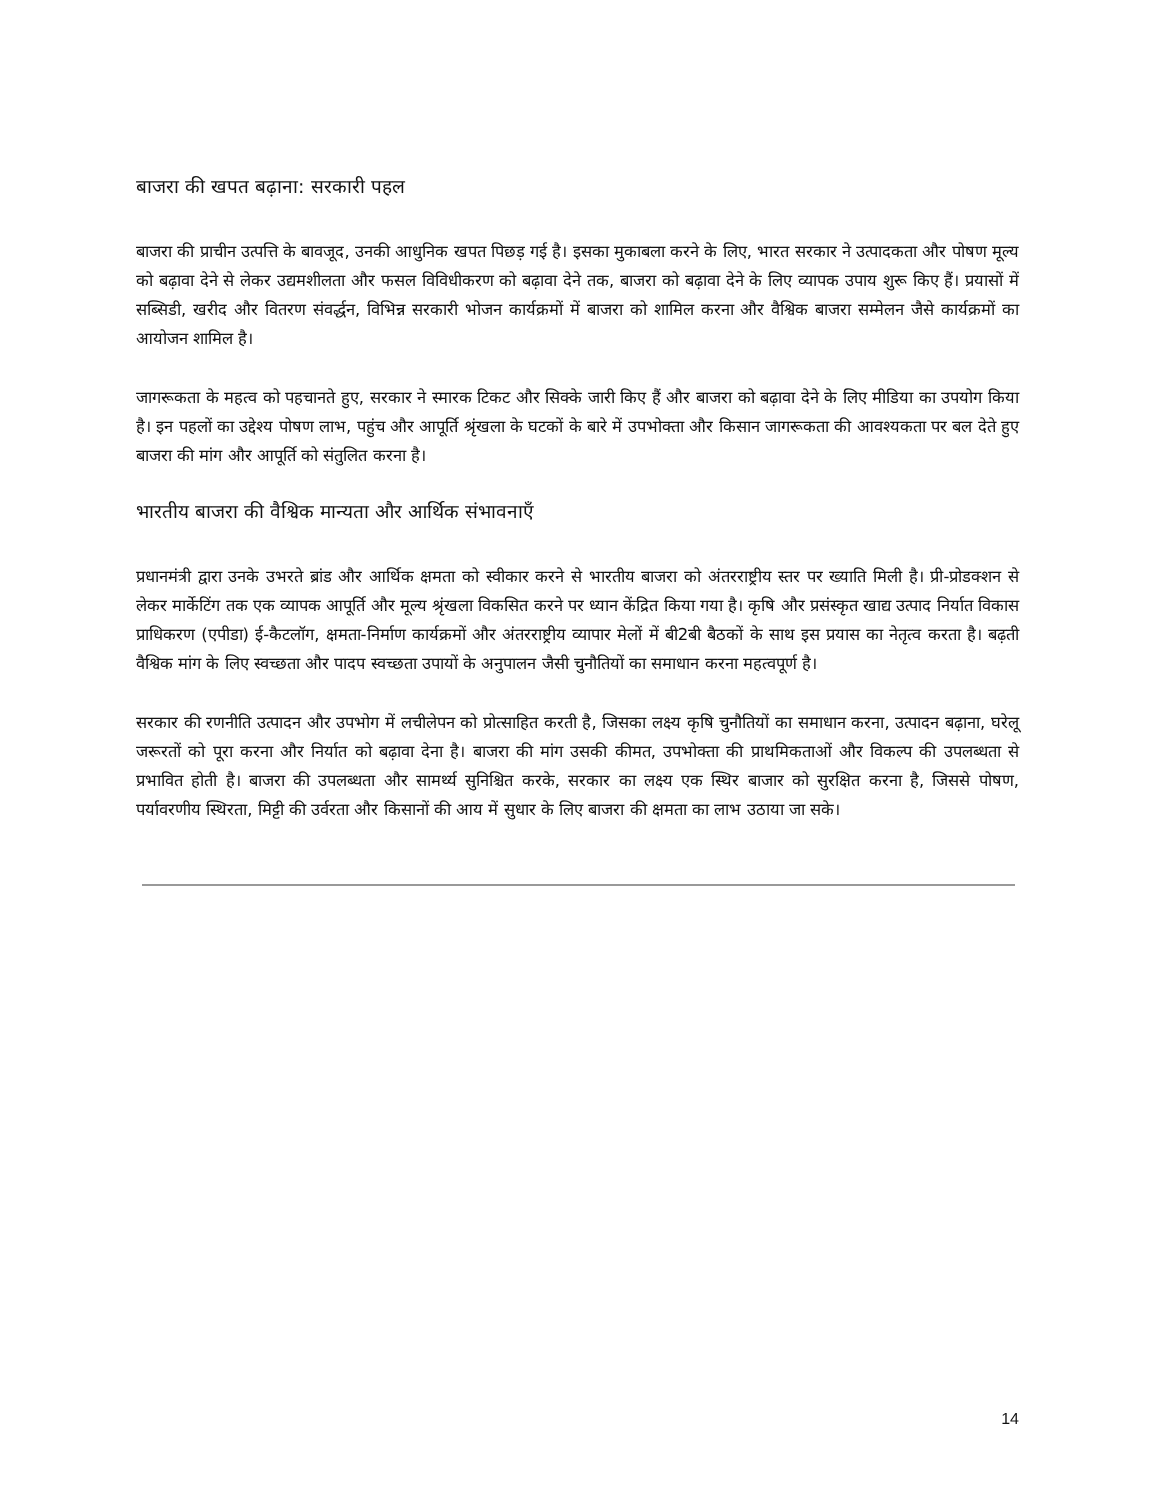बाजरा की खपत बढ़ाना: सरकारी पहल
बाजरा की प्राचीन उत्पत्ति के बावजूद, उनकी आधुनिक खपत पिछड़ गई है। इसका मुकाबला करने के लिए, भारत सरकार ने उत्पादकता और पोषण मूल्य को बढ़ावा देने से लेकर उद्यमशीलता और फसल विविधीकरण को बढ़ावा देने तक, बाजरा को बढ़ावा देने के लिए व्यापक उपाय शुरू किए हैं। प्रयासों में सब्सिडी, खरीद और वितरण संवर्द्धन, विभिन्न सरकारी भोजन कार्यक्रमों में बाजरा को शामिल करना और वैश्विक बाजरा सम्मेलन जैसे कार्यक्रमों का आयोजन शामिल है।
जागरूकता के महत्व को पहचानते हुए, सरकार ने स्मारक टिकट और सिक्के जारी किए हैं और बाजरा को बढ़ावा देने के लिए मीडिया का उपयोग किया है। इन पहलों का उद्देश्य पोषण लाभ, पहुंच और आपूर्ति श्रृंखला के घटकों के बारे में उपभोक्ता और किसान जागरूकता की आवश्यकता पर बल देते हुए बाजरा की मांग और आपूर्ति को संतुलित करना है।
भारतीय बाजरा की वैश्विक मान्यता और आर्थिक संभावनाएँ
प्रधानमंत्री द्वारा उनके उभरते ब्रांड और आर्थिक क्षमता को स्वीकार करने से भारतीय बाजरा को अंतरराष्ट्रीय स्तर पर ख्याति मिली है। प्री-प्रोडक्शन से लेकर मार्केटिंग तक एक व्यापक आपूर्ति और मूल्य श्रृंखला विकसित करने पर ध्यान केंद्रित किया गया है। कृषि और प्रसंस्कृत खाद्य उत्पाद निर्यात विकास प्राधिकरण (एपीडा) ई-कैटलॉग, क्षमता-निर्माण कार्यक्रमों और अंतरराष्ट्रीय व्यापार मेलों में बी2बी बैठकों के साथ इस प्रयास का नेतृत्व करता है। बढ़ती वैश्विक मांग के लिए स्वच्छता और पादप स्वच्छता उपायों के अनुपालन जैसी चुनौतियों का समाधान करना महत्वपूर्ण है।
सरकार की रणनीति उत्पादन और उपभोग में लचीलेपन को प्रोत्साहित करती है, जिसका लक्ष्य कृषि चुनौतियों का समाधान करना, उत्पादन बढ़ाना, घरेलू जरूरतों को पूरा करना और निर्यात को बढ़ावा देना है। बाजरा की मांग उसकी कीमत, उपभोक्ता की प्राथमिकताओं और विकल्प की उपलब्धता से प्रभावित होती है। बाजरा की उपलब्धता और सामर्थ्य सुनिश्चित करके, सरकार का लक्ष्य एक स्थिर बाजार को सुरक्षित करना है, जिससे पोषण, पर्यावरणीय स्थिरता, मिट्टी की उर्वरता और किसानों की आय में सुधार के लिए बाजरा की क्षमता का लाभ उठाया जा सके।
14